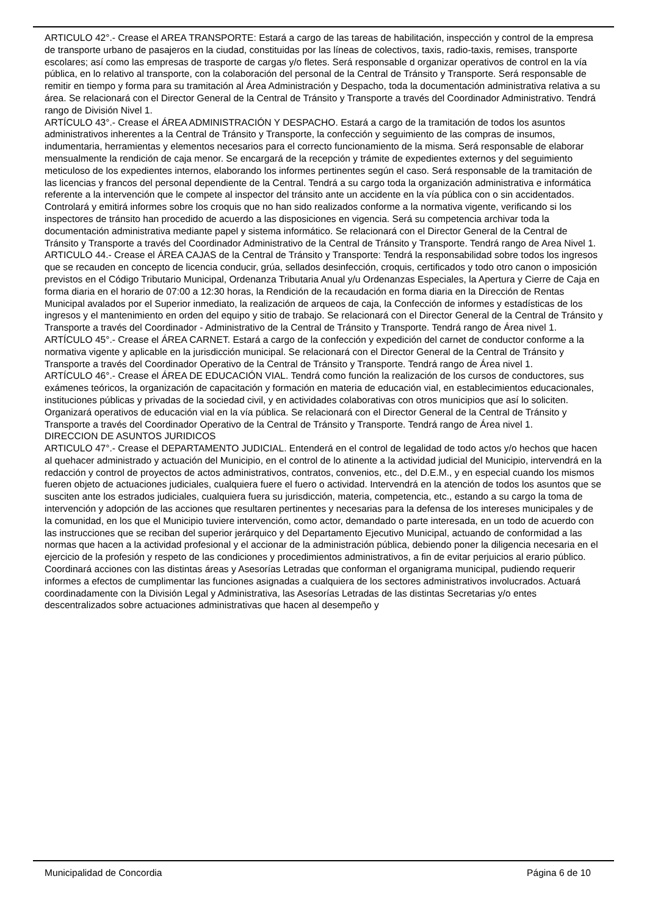ARTICULO 42°.- Crease el AREA TRANSPORTE: Estará a cargo de las tareas de habilitación, inspección y control de la empresa de transporte urbano de pasajeros en la ciudad, constituidas por las líneas de colectivos, taxis, radio-taxis, remises, transporte escolares; así como las empresas de trasporte de cargas y/o fletes. Será responsable d organizar operativos de control en la vía pública, en lo relativo al transporte, con la colaboración del personal de la Central de Tránsito y Transporte. Será responsable de remitir en tiempo y forma para su tramitación al Área Administración y Despacho, toda la documentación administrativa relativa a su área. Se relacionará con el Director General de la Central de Tránsito y Transporte a través del Coordinador Administrativo. Tendrá rango de División Nivel 1.
ARTÍCULO 43°.- Crease el ÁREA ADMINISTRACIÓN Y DESPACHO. Estará a cargo de la tramitación de todos los asuntos administrativos inherentes a la Central de Tránsito y Transporte, la confección y seguimiento de las compras de insumos, indumentaria, herramientas y elementos necesarios para el correcto funcionamiento de la misma. Será responsable de elaborar mensualmente la rendición de caja menor. Se encargará de la recepción y trámite de expedientes externos y del seguimiento meticuloso de los expedientes internos, elaborando los informes pertinentes según el caso. Será responsable de la tramitación de las licencias y francos del personal dependiente de la Central. Tendrá a su cargo toda la organización administrativa e informática referente a la intervención que le compete al inspector del tránsito ante un accidente en la vía pública con o sin accidentados. Controlará y emitirá informes sobre los croquis que no han sido realizados conforme a la normativa vigente, verificando si los inspectores de tránsito han procedido de acuerdo a las disposiciones en vigencia. Será su competencia archivar toda la documentación administrativa mediante papel y sistema informático. Se relacionará con el Director General de la Central de Tránsito y Transporte a través del Coordinador Administrativo de la Central de Tránsito y Transporte. Tendrá rango de Area Nivel 1.
ARTICULO 44.- Crease el ÁREA CAJAS de la Central de Tránsito y Transporte: Tendrá la responsabilidad sobre todos los ingresos que se recauden en concepto de licencia conducir, grúa, sellados desinfección, croquis, certificados y todo otro canon o imposición previstos en el Código Tributario Municipal, Ordenanza Tributaria Anual y/u Ordenanzas Especiales, la Apertura y Cierre de Caja en forma diaria en el horario de 07:00 a 12:30 horas, la Rendición de la recaudación en forma diaria en la Dirección de Rentas Municipal avalados por el Superior inmediato, la realización de arqueos de caja, la Confección de informes y estadísticas de los ingresos y el mantenimiento en orden del equipo y sitio de trabajo. Se relacionará con el Director General de la Central de Tránsito y Transporte a través del Coordinador - Administrativo de la Central de Tránsito y Transporte. Tendrá rango de Área nivel 1.
ARTÍCULO 45°.- Crease el ÁREA CARNET. Estará a cargo de la confección y expedición del carnet de conductor conforme a la normativa vigente y aplicable en la jurisdicción municipal. Se relacionará con el Director General de la Central de Tránsito y Transporte a través del Coordinador Operativo de la Central de Tránsito y Transporte. Tendrá rango de Área nivel 1.
ARTÍCULO 46°.- Crease el ÁREA DE EDUCACIÓN VIAL. Tendrá como función la realización de los cursos de conductores, sus exámenes teóricos, la organización de capacitación y formación en materia de educación vial, en establecimientos educacionales, instituciones públicas y privadas de la sociedad civil, y en actividades colaborativas con otros municipios que así lo soliciten. Organizará operativos de educación vial en la vía pública. Se relacionará con el Director General de la Central de Tránsito y Transporte a través del Coordinador Operativo de la Central de Tránsito y Transporte. Tendrá rango de Área nivel 1.
DIRECCION DE ASUNTOS JURIDICOS
ARTICULO 47°.- Crease el DEPARTAMENTO JUDICIAL. Entenderá en el control de legalidad de todo actos y/o hechos que hacen al quehacer administrado y actuación del Municipio, en el control de lo atinente a la actividad judicial del Municipio, intervendrá en la redacción y control de proyectos de actos administrativos, contratos, convenios, etc., del D.E.M., y en especial cuando los mismos fueren objeto de actuaciones judiciales, cualquiera fuere el fuero o actividad. Intervendrá en la atención de todos los asuntos que se susciten ante los estrados judiciales, cualquiera fuera su jurisdicción, materia, competencia, etc., estando a su cargo la toma de intervención y adopción de las acciones que resultaren pertinentes y necesarias para la defensa de los intereses municipales y de la comunidad, en los que el Municipio tuviere intervención, como actor, demandado o parte interesada, en un todo de acuerdo con las instrucciones que se reciban del superior jerárquico y del Departamento Ejecutivo Municipal, actuando de conformidad a las normas que hacen a la actividad profesional y el accionar de la administración pública, debiendo poner la diligencia necesaria en el ejercicio de la profesión y respeto de las condiciones y procedimientos administrativos, a fin de evitar perjuicios al erario público. Coordinará acciones con las distintas áreas y Asesorías Letradas que conforman el organigrama municipal, pudiendo requerir informes a efectos de cumplimentar las funciones asignadas a cualquiera de los sectores administrativos involucrados. Actuará coordinadamente con la División Legal y Administrativa, las Asesorías Letradas de las distintas Secretarias y/o entes descentralizados sobre actuaciones administrativas que hacen al desempeño y
Municipalidad de Concordia Página 6 de 10